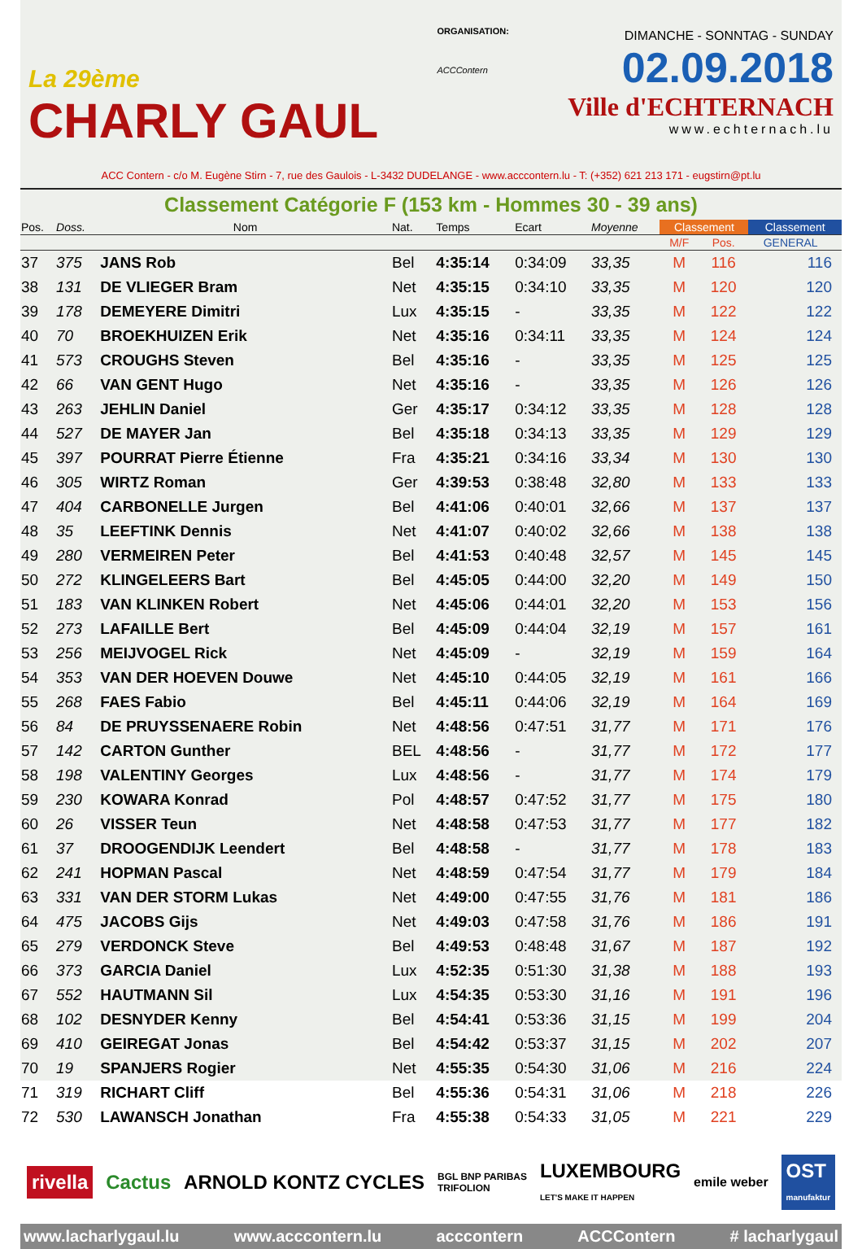La 29ème
CHARLY GAUL
ORGANISATION:
ACCContern
DIMANCHE - SONNTAG - SUNDAY
02.09.2018
Ville d'ECHTERNACH
www.echternach.lu
ACC Contern - c/o M. Eugène Stirn - 7, rue des Gaulois - L-3432 DUDELANGE - www.acccontern.lu - T: (+352) 621 213 171 - eugstirn@pt.lu
Classement Catégorie F (153 km - Hommes 30 - 39 ans)
| Pos. | Doss. | Nom | Nat. | Temps | Ecart | Moyenne | Classement | | Classement |
| --- | --- | --- | --- | --- | --- | --- | --- | --- | --- |
| | | | | | | | M/F | Pos. | GENERAL |
| 37 | 375 | JANS Rob | Bel | 4:35:14 | 0:34:09 | 33,35 | M | 116 | 116 |
| 38 | 131 | DE VLIEGER Bram | Net | 4:35:15 | 0:34:10 | 33,35 | M | 120 | 120 |
| 39 | 178 | DEMEYERE Dimitri | Lux | 4:35:15 | - | 33,35 | M | 122 | 122 |
| 40 | 70 | BROEKHUIZEN Erik | Net | 4:35:16 | 0:34:11 | 33,35 | M | 124 | 124 |
| 41 | 573 | CROUGHS Steven | Bel | 4:35:16 | - | 33,35 | M | 125 | 125 |
| 42 | 66 | VAN GENT Hugo | Net | 4:35:16 | - | 33,35 | M | 126 | 126 |
| 43 | 263 | JEHLIN Daniel | Ger | 4:35:17 | 0:34:12 | 33,35 | M | 128 | 128 |
| 44 | 527 | DE MAYER Jan | Bel | 4:35:18 | 0:34:13 | 33,35 | M | 129 | 129 |
| 45 | 397 | POURRAT Pierre Étienne | Fra | 4:35:21 | 0:34:16 | 33,34 | M | 130 | 130 |
| 46 | 305 | WIRTZ Roman | Ger | 4:39:53 | 0:38:48 | 32,80 | M | 133 | 133 |
| 47 | 404 | CARBONELLE Jurgen | Bel | 4:41:06 | 0:40:01 | 32,66 | M | 137 | 137 |
| 48 | 35 | LEEFTINK Dennis | Net | 4:41:07 | 0:40:02 | 32,66 | M | 138 | 138 |
| 49 | 280 | VERMEIREN Peter | Bel | 4:41:53 | 0:40:48 | 32,57 | M | 145 | 145 |
| 50 | 272 | KLINGELEERS Bart | Bel | 4:45:05 | 0:44:00 | 32,20 | M | 149 | 150 |
| 51 | 183 | VAN KLINKEN Robert | Net | 4:45:06 | 0:44:01 | 32,20 | M | 153 | 156 |
| 52 | 273 | LAFAILLE Bert | Bel | 4:45:09 | 0:44:04 | 32,19 | M | 157 | 161 |
| 53 | 256 | MEIJVOGEL Rick | Net | 4:45:09 | - | 32,19 | M | 159 | 164 |
| 54 | 353 | VAN DER HOEVEN Douwe | Net | 4:45:10 | 0:44:05 | 32,19 | M | 161 | 166 |
| 55 | 268 | FAES Fabio | Bel | 4:45:11 | 0:44:06 | 32,19 | M | 164 | 169 |
| 56 | 84 | DE PRUYSSENAERE Robin | Net | 4:48:56 | 0:47:51 | 31,77 | M | 171 | 176 |
| 57 | 142 | CARTON Gunther | BEL | 4:48:56 | - | 31,77 | M | 172 | 177 |
| 58 | 198 | VALENTINY Georges | Lux | 4:48:56 | - | 31,77 | M | 174 | 179 |
| 59 | 230 | KOWARA Konrad | Pol | 4:48:57 | 0:47:52 | 31,77 | M | 175 | 180 |
| 60 | 26 | VISSER Teun | Net | 4:48:58 | 0:47:53 | 31,77 | M | 177 | 182 |
| 61 | 37 | DROOGENDIJK Leendert | Bel | 4:48:58 | - | 31,77 | M | 178 | 183 |
| 62 | 241 | HOPMAN Pascal | Net | 4:48:59 | 0:47:54 | 31,77 | M | 179 | 184 |
| 63 | 331 | VAN DER STORM Lukas | Net | 4:49:00 | 0:47:55 | 31,76 | M | 181 | 186 |
| 64 | 475 | JACOBS Gijs | Net | 4:49:03 | 0:47:58 | 31,76 | M | 186 | 191 |
| 65 | 279 | VERDONCK Steve | Bel | 4:49:53 | 0:48:48 | 31,67 | M | 187 | 192 |
| 66 | 373 | GARCIA Daniel | Lux | 4:52:35 | 0:51:30 | 31,38 | M | 188 | 193 |
| 67 | 552 | HAUTMANN Sil | Lux | 4:54:35 | 0:53:30 | 31,16 | M | 191 | 196 |
| 68 | 102 | DESNYDER Kenny | Bel | 4:54:41 | 0:53:36 | 31,15 | M | 199 | 204 |
| 69 | 410 | GEIREGAT Jonas | Bel | 4:54:42 | 0:53:37 | 31,15 | M | 202 | 207 |
| 70 | 19 | SPANJERS Rogier | Net | 4:55:35 | 0:54:30 | 31,06 | M | 216 | 224 |
| 71 | 319 | RICHART Cliff | Bel | 4:55:36 | 0:54:31 | 31,06 | M | 218 | 226 |
| 72 | 530 | LAWANSCH Jonathan | Fra | 4:55:38 | 0:54:33 | 31,05 | M | 221 | 229 |
rivella Cactus ARNOLD KONTZ CYCLES BGL BNP PARIBAS
TRIFOLION LUXEMBOURG
LET'S MAKE IT HAPPEN emile weber OST
manufaktur
www.lacharlygaul.lu www.acccontern.lu acccontern ACCContern # lacharlygaul